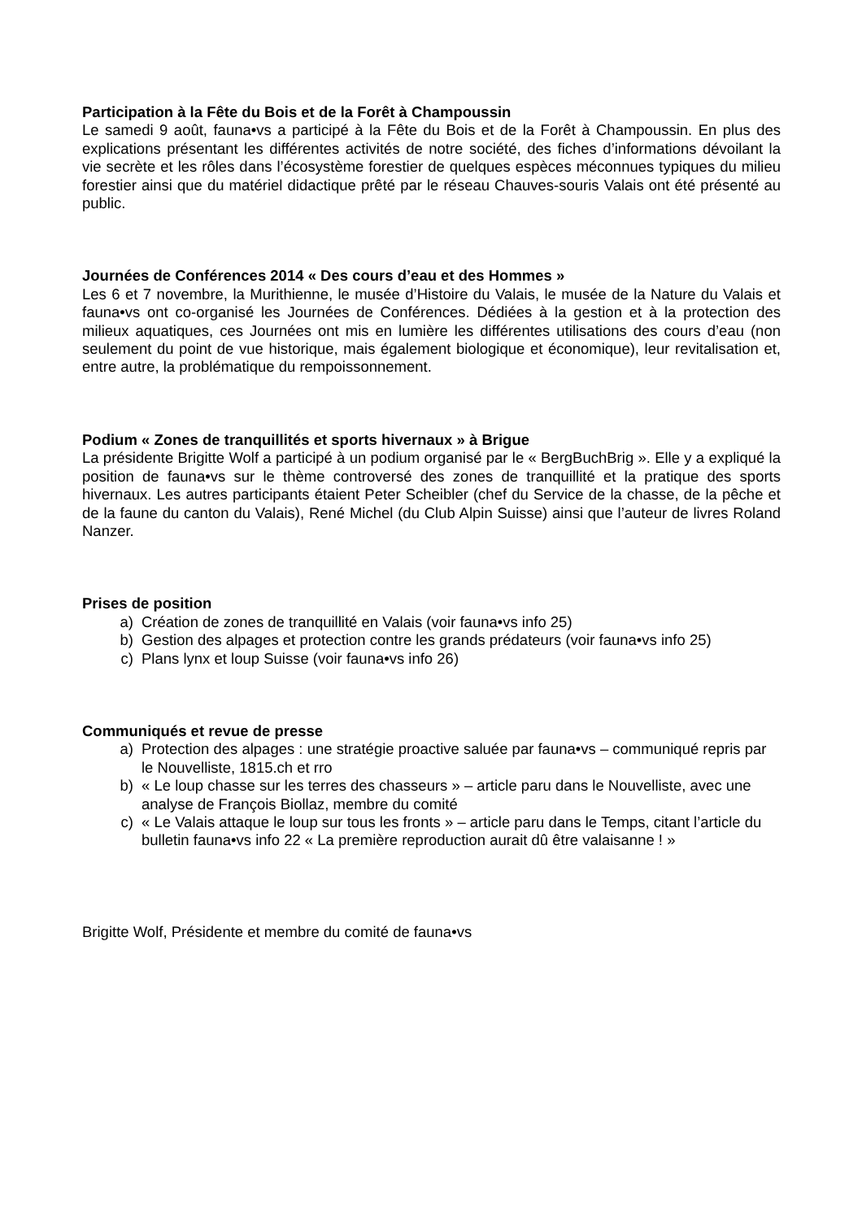Participation à la Fête du Bois et de la Forêt à Champoussin
Le samedi 9 août, fauna•vs a participé à la Fête du Bois et de la Forêt à Champoussin. En plus des explications présentant les différentes activités de notre société, des fiches d’informations dévoilant la vie secrète et les rôles dans l’écosystème forestier de quelques espèces méconnues typiques du milieu forestier ainsi que du matériel didactique prêté par le réseau Chauves-souris Valais ont été présenté au public.
Journées de Conférences 2014 « Des cours d’eau et des Hommes »
Les 6 et 7 novembre, la Murithienne, le musée d’Histoire du Valais, le musée de la Nature du Valais et fauna•vs ont co-organisé les Journées de Conférences. Dédiées à la gestion et à la protection des milieux aquatiques, ces Journées ont mis en lumière les différentes utilisations des cours d’eau (non seulement du point de vue historique, mais également biologique et économique), leur revitalisation et, entre autre, la problématique du rempoissonnement.
Podium « Zones de tranquillités et sports hivernaux » à Brigue
La présidente Brigitte Wolf a participé à un podium organisé par le « BergBuchBrig ». Elle y a expliqué la position de fauna•vs sur le thème controversé des zones de tranquillité et la pratique des sports hivernaux. Les autres participants étaient Peter Scheibler (chef du Service de la chasse, de la pêche et de la faune du canton du Valais), René Michel (du Club Alpin Suisse) ainsi que l’auteur de livres Roland Nanzer.
Prises de position
a) Création de zones de tranquillité en Valais (voir fauna•vs info 25)
b) Gestion des alpages et protection contre les grands prédateurs (voir fauna•vs info 25)
c) Plans lynx et loup Suisse (voir fauna•vs info 26)
Communiqués et revue de presse
a) Protection des alpages : une stratégie proactive saluée par fauna•vs – communiqué repris par le Nouvelliste, 1815.ch et rro
b) « Le loup chasse sur les terres des chasseurs » – article paru dans le Nouvelliste, avec une analyse de François Biollaz, membre du comité
c) « Le Valais attaque le loup sur tous les fronts » – article paru dans le Temps, citant l’article du bulletin fauna•vs info 22 « La première reproduction aurait dû être valaisanne ! »
Brigitte Wolf, Présidente et membre du comité de fauna•vs